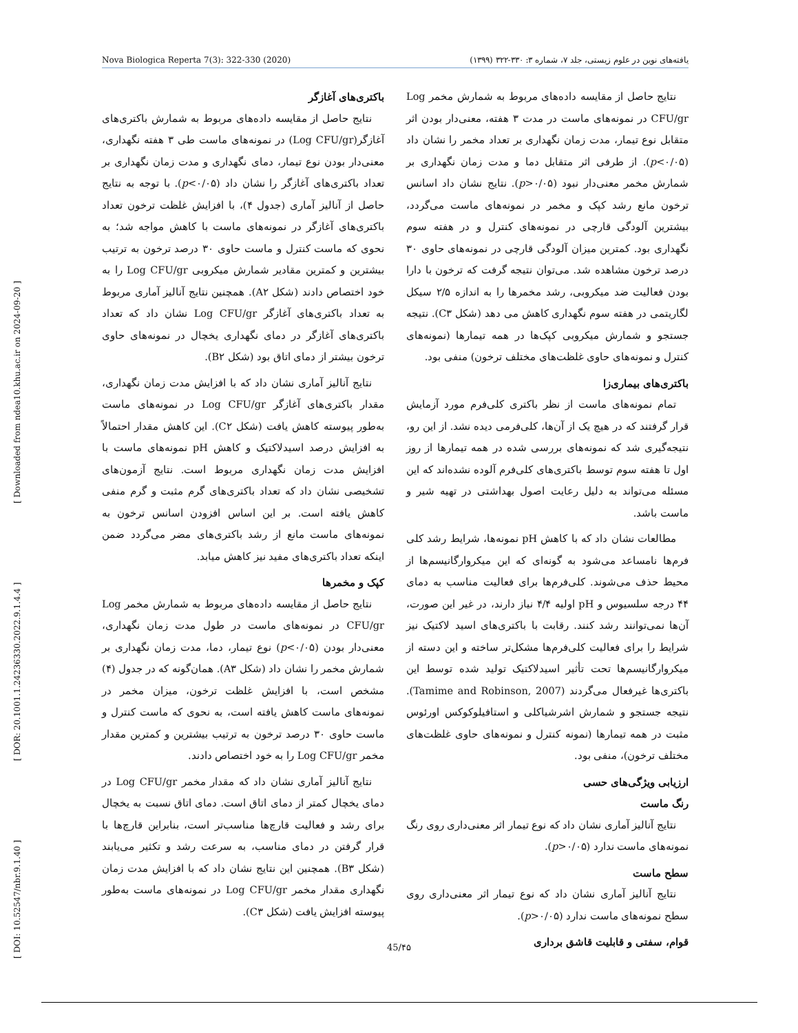Nova Biologica Reperta 7(3): 322-330 (2020) یافته‌های نوین در علوم زیستی، جلد ۷، شماره ۳: ۳۳۰-۳۲۲ (۱۳۹۹)
[ DOI: 10.52547/nbr.9.1.40 ] [ DOR: 20.1001.1.24236330.2022.9.1.4.4 ] [ Downloaded from ndea10.khu.ac.ir on 2024-09-20 ]
باکتری‌های آغازگر
نتایج حاصل از مقایسه داده‌های مربوط به شمارش باکتری‌های آغازگر(Log CFU/gr) در نمونه‌های ماست طی ۳ هفته نگهداری، معنی‌دار بودن نوع تیمار، دمای نگهداری و مدت زمان نگهداری بر تعداد باکتری‌های آغازگر را نشان داد (p<۰/۰۵). با توجه به نتایج حاصل از آنالیز آماری (جدول ۴)، با افزایش غلظت ترخون تعداد باکتری‌های آغازگر در نمونه‌های ماست با کاهش مواجه شد؛ به نحوی که ماست کنترل و ماست حاوی ۳۰ درصد ترخون به ترتیب بیشترین و کمترین مقادیر شمارش میکروبی Log CFU/gr را به خود اختصاص دادند (شکل A۲). همچنین نتایج آنالیز آماری مربوط به تعداد باکتری‌های آغازگر Log CFU/gr نشان داد که تعداد باکتری‌های آغازگر در دمای نگهداری یخچال در نمونه‌های حاوی ترخون بیشتر از دمای اتاق بود (شکل B۲).
نتایج آنالیز آماری نشان داد که با افزایش مدت زمان نگهداری، مقدار باکتری‌های آغازگر Log CFU/gr در نمونه‌های ماست به‌طور پیوسته کاهش یافت (شکل C۲). این کاهش مقدار احتمالاً به افزایش درصد اسیدلاکتیک و کاهش pH نمونه‌های ماست با افزایش مدت زمان نگهداری مربوط است. نتایج آزمون‌های تشخیصی نشان داد که تعداد باکتری‌های گرم مثبت و گرم منفی کاهش یافته است. بر این اساس افزودن اسانس ترخون به نمونه‌های ماست مانع از رشد باکتری‌های مضر می‌گردد ضمن اینکه تعداد باکتری‌های مفید نیز کاهش میابد.
کپک و مخمرها
نتایج حاصل از مقایسه داده‌های مربوط به شمارش مخمر Log CFU/gr در نمونه‌های ماست در طول مدت زمان نگهداری، معنی‌دار بودن (p<۰/۰۵) نوع تیمار، دما، مدت زمان نگهداری بر شمارش مخمر را نشان داد (شکل A۳). همان‌گونه که در جدول (۴) مشخص است، با افزایش غلظت ترخون، میزان مخمر در نمونه‌های ماست کاهش یافته است، به نحوی که ماست کنترل و ماست حاوی ۳۰ درصد ترخون به ترتیب بیشترین و کمترین مقدار مخمر Log CFU/gr را به خود اختصاص دادند.
نتایج آنالیز آماری نشان داد که مقدار مخمر Log CFU/gr در دمای یخچال کمتر از دمای اتاق است. دمای اتاق نسبت به یخچال برای رشد و فعالیت قارچ‌ها مناسب‌تر است، بنابراین قارچ‌ها با قرار گرفتن در دمای مناسب، به سرعت رشد و تکثیر می‌یابند (شکل B۳). همچنین این نتایج نشان داد که با افزایش مدت زمان نگهداری مقدار مخمر Log CFU/gr در نمونه‌های ماست به‌طور پیوسته افزایش یافت (شکل C۳).
نتایج حاصل از مقایسه داده‌های مربوط به شمارش مخمر Log CFU/gr در نمونه‌های ماست در مدت ۳ هفته، معنی‌دار بودن اثر متقابل نوع تیمار، مدت زمان نگهداری بر تعداد مخمر را نشان داد (p<۰/۰۵). از طرفی اثر متقابل دما و مدت زمان نگهداری بر شمارش مخمر معنی‌دار نبود (p>۰/۰۵). نتایج نشان داد اسانس ترخون مانع رشد کپک و مخمر در نمونه‌های ماست می‌گردد، بیشترین آلودگی قارچی در نمونه‌های کنترل و در هفته سوم نگهداری بود. کمترین میزان آلودگی قارچی در نمونه‌های حاوی ۳۰ درصد ترخون مشاهده شد. می‌توان نتیجه گرفت که ترخون با دارا بودن فعالیت ضد میکروبی، رشد مخمرها را به اندازه ۲/۵ سیکل لگاریتمی در هفته سوم نگهداری کاهش می دهد (شکل C۳). نتیجه جستجو و شمارش میکروبی کپک‌ها در همه تیمارها (نمونه‌های کنترل و نمونه‌های حاوی غلظت‌های مختلف ترخون) منفی بود.
باکتری‌های بیماری‌زا
تمام نمونه‌های ماست از نظر باکتری کلی‌فرم مورد آزمایش قرار گرفتند که در هیچ یک از آن‌ها، کلی‌فرمی دیده نشد. از این رو، نتیجه‌گیری شد که نمونه‌های بررسی شده در همه تیمارها از روز اول تا هفته سوم توسط باکتری‌های کلی‌فرم آلوده نشده‌اند که این مسئله می‌تواند به دلیل رعایت اصول بهداشتی در تهیه شیر و ماست باشد.
مطالعات نشان داد که با کاهش pH نمونه‌ها، شرایط رشد کلی فرم‌ها نامساعد می‌شود به گونه‌ای که این میکروارگانیسم‌ها از محیط حذف می‌شوند. کلی‌فرم‌ها برای فعالیت مناسب به دمای ۴۴ درجه سلسیوس و pH اولیه ۴/۴ نیاز دارند، در غیر این صورت، آن‌ها نمی‌توانند رشد کنند. رقابت با باکتری‌های اسید لاکتیک نیز شرایط را برای فعالیت کلی‌فرم‌ها مشکل‌تر ساخته و این دسته از میکروارگانیسم‌ها تحت تأثیر اسیدلاکتیک تولید شده توسط این باکتری‌ها غیرفعال می‌گردند (Tamime and Robinson, 2007). نتیجه جستجو و شمارش اشرشیاکلی و استافیلوکوکس اورئوس مثبت در همه تیمارها (نمونه کنترل و نمونه‌های حاوی غلظت‌های مختلف ترخون)، منفی بود.
ارزیابی ویژگی‌های حسی
رنگ ماست
نتایج آنالیز آماری نشان داد که نوع تیمار اثر معنی‌داری روی رنگ نمونه‌های ماست ندارد (p>۰/۰۵).
سطح ماست
نتایج آنالیز آماری نشان داد که نوع تیمار اثر معنی‌داری روی سطح نمونه‌های ماست ندارد (p>۰/۰۵).
قوام، سفتی و قابلیت قاشق برداری
45/۴۵